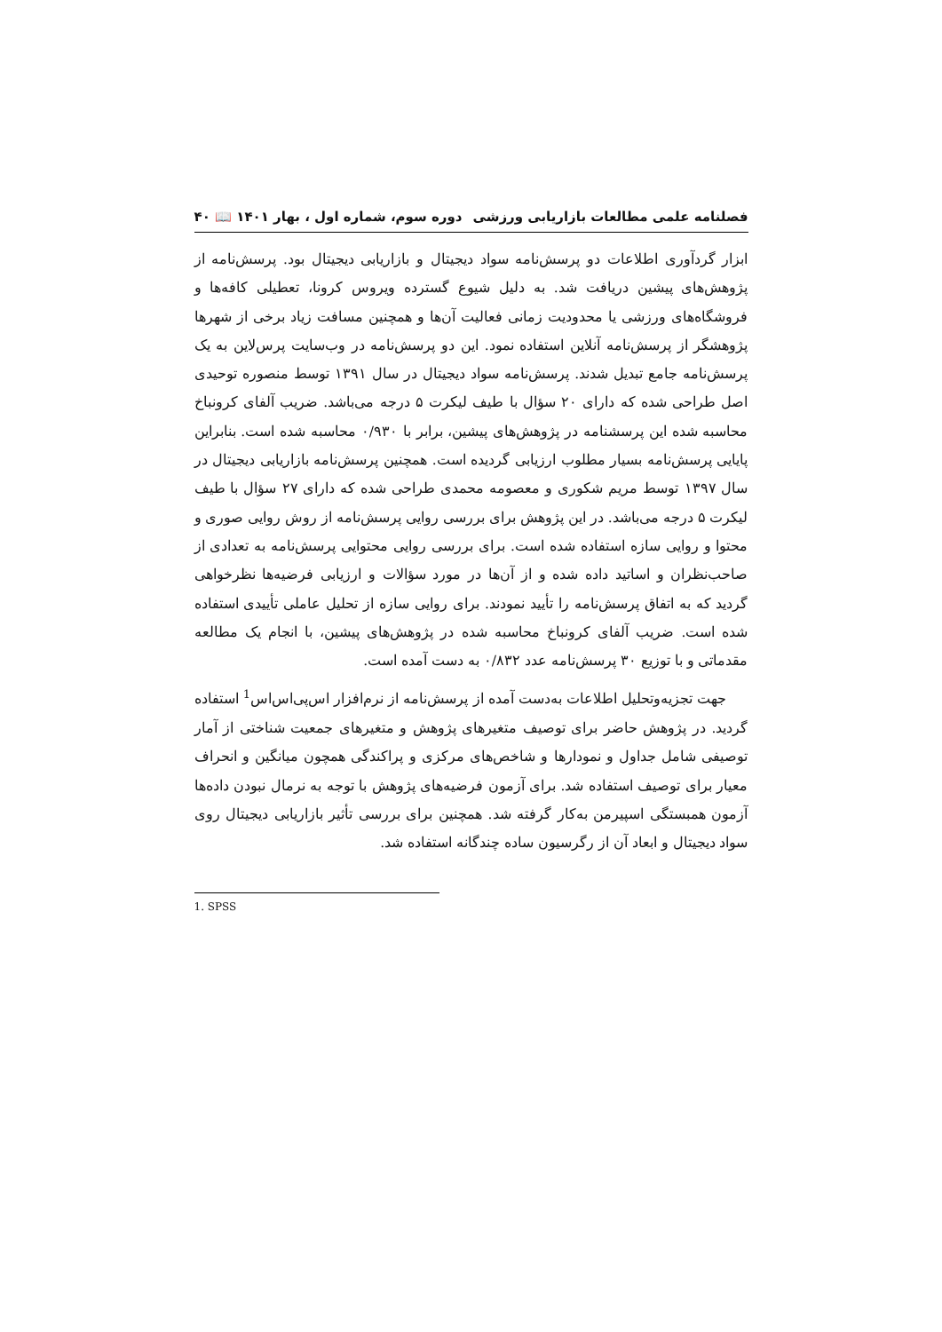فصلنامه علمی مطالعات بازاریابی ورزشی دوره سوم، شماره اول ، بهار ۱۴۰۱ 📖 ۴۰
ابزار گردآوری اطلاعات دو پرسش‌نامه سواد دیجیتال و بازاریابی دیجیتال بود. پرسش‌نامه از پژوهش‌های پیشین دریافت شد. به دلیل شیوع گسترده ویروس کرونا، تعطیلی کافه‌ها و فروشگاه‌های ورزشی یا محدودیت زمانی فعالیت آن‌ها و همچنین مسافت زیاد برخی از شهرها پژوهشگر از پرسش‌نامه آنلاین استفاده نمود. این دو پرسش‌نامه در وب‌سایت پرس‌لاین به یک پرسش‌نامه جامع تبدیل شدند. پرسش‌نامه سواد دیجیتال در سال ۱۳۹۱ توسط منصوره توحیدی اصل طراحی شده که دارای ۲۰ سؤال با طیف لیکرت ۵ درجه می‌باشد. ضریب آلفای کرونباخ محاسبه شده این پرسشنامه در پژوهش‌های پیشین، برابر با ۰/۹۳۰ محاسبه شده است. بنابراین پایایی پرسش‌نامه بسیار مطلوب ارزیابی گردیده است. همچنین پرسش‌نامه بازاریابی دیجیتال در سال ۱۳۹۷ توسط مریم شکوری و معصومه محمدی طراحی شده که دارای ۲۷ سؤال با طیف لیکرت ۵ درجه می‌باشد. در این پژوهش برای بررسی روایی پرسش‌نامه از روش روایی صوری و محتوا و روایی سازه استفاده شده است. برای بررسی روایی محتوایی پرسش‌نامه به تعدادی از صاحب‌نظران و اساتید داده شده و از آن‌ها در مورد سؤالات و ارزیابی فرضیه‌ها نظرخواهی گردید که به اتفاق پرسش‌نامه را تأیید نمودند. برای روایی سازه از تحلیل عاملی تأییدی استفاده شده است. ضریب آلفای کرونباخ محاسبه شده در پژوهش‌های پیشین، با انجام یک مطالعه مقدماتی و با توزیع ۳۰ پرسش‌نامه عدد ۰/۸۳۲ به دست آمده است.
جهت تجزیه‌وتحلیل اطلاعات به‌دست آمده از پرسش‌نامه از نرم‌افزار اس‌پی‌اس‌اس<sup>1</sup> استفاده گردید. در پژوهش حاضر برای توصیف متغیرهای پژوهش و متغیرهای جمعیت شناختی از آمار توصیفی شامل جداول و نمودارها و شاخص‌های مرکزی و پراکندگی همچون میانگین و انحراف معیار برای توصیف استفاده شد. برای آزمون فرضیه‌های پژوهش با توجه به نرمال نبودن داده‌ها آزمون همبستگی اسپیرمن به‌کار گرفته شد. همچنین برای بررسی تأثیر بازاریابی دیجیتال روی سواد دیجیتال و ابعاد آن از رگرسیون ساده چندگانه استفاده شد.
1. SPSS